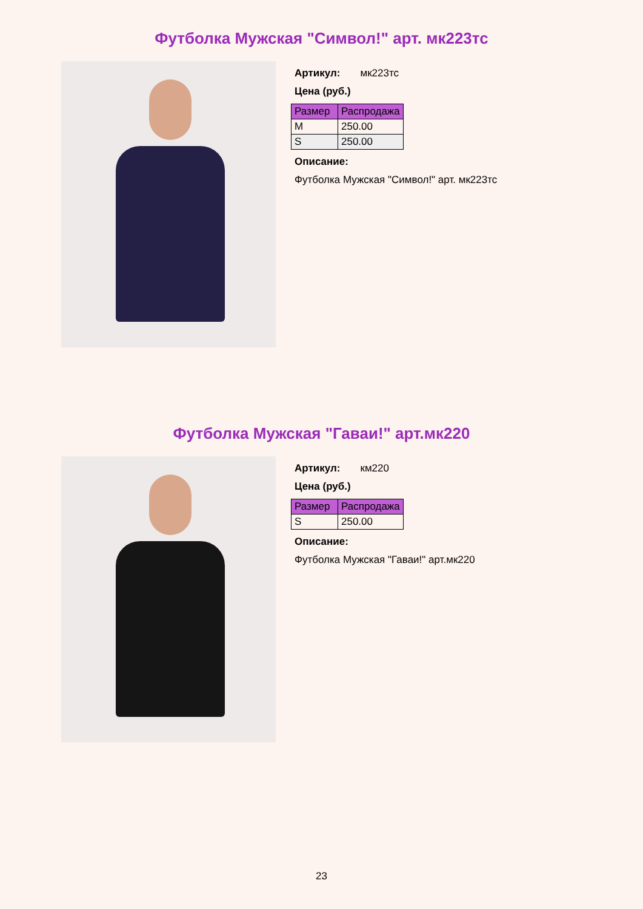Футболка Мужская "Символ!" арт. мк223тс
Артикул: мк223тс
Цена (руб.)
| Размер | Распродажа |
| --- | --- |
| M | 250.00 |
| S | 250.00 |
Описание:
Футболка Мужская "Символ!" арт. мк223тс
Футболка Мужская "Гаваи!" арт.мк220
Артикул: км220
Цена (руб.)
| Размер | Распродажа |
| --- | --- |
| S | 250.00 |
Описание:
Футболка Мужская "Гаваи!" арт.мк220
23